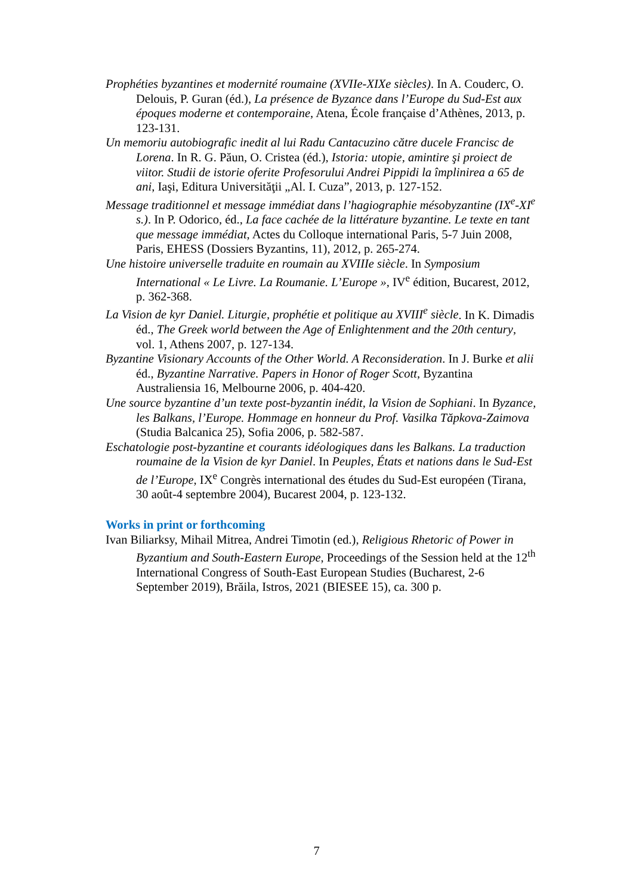Prophéties byzantines et modernité roumaine (XVIIe-XIXe siècles). In A. Couderc, O. Delouis, P. Guran (éd.), La présence de Byzance dans l’Europe du Sud-Est aux époques moderne et contemporaine, Atena, École française d’Athènes, 2013, p. 123-131.
Un memoriu autobiografic inedit al lui Radu Cantacuzino către ducele Francisc de Lorena. In R. G. Păun, O. Cristea (éd.), Istoria: utopie, amintire şi proiect de viitor. Studii de istorie oferite Profesorului Andrei Pippidi la împlinirea a 65 de ani, Iaşi, Editura Universităţii „Al. I. Cuza”, 2013, p. 127-152.
Message traditionnel et message immédiat dans l’hagiographie mésobyzantine (IX<sup>e</sup>-XI<sup>e</sup> s.). In P. Odorico, éd., La face cachée de la littérature byzantine. Le texte en tant que message immédiat, Actes du Colloque international Paris, 5-7 Juin 2008, Paris, EHESS (Dossiers Byzantins, 11), 2012, p. 265-274.
Une histoire universelle traduite en roumain au XVIIIe siècle. In Symposium International « Le Livre. La Roumanie. L’Europe », IV<sup>e</sup> édition, Bucarest, 2012, p. 362-368.
La Vision de kyr Daniel. Liturgie, prophétie et politique au XVIII<sup>e</sup> siècle. In K. Dimadis éd., The Greek world between the Age of Enlightenment and the 20th century, vol. 1, Athens 2007, p. 127-134.
Byzantine Visionary Accounts of the Other World. A Reconsideration. In J. Burke et alii éd., Byzantine Narrative. Papers in Honor of Roger Scott, Byzantina Australiensia 16, Melbourne 2006, p. 404-420.
Une source byzantine d’un texte post-byzantin inédit, la Vision de Sophiani. In Byzance, les Balkans, l’Europe. Hommage en honneur du Prof. Vasilka Tăpkova-Zaimova (Studia Balcanica 25), Sofia 2006, p. 582-587.
Eschatologie post-byzantine et courants idéologiques dans les Balkans. La traduction roumaine de la Vision de kyr Daniel. In Peuples, États et nations dans le Sud-Est de l’Europe, IX<sup>e</sup> Congrès international des études du Sud-Est européen (Tirana, 30 août-4 septembre 2004), Bucarest 2004, p. 123-132.
Works in print or forthcoming
Ivan Biliarksy, Mihail Mitrea, Andrei Timotin (ed.), Religious Rhetoric of Power in Byzantium and South-Eastern Europe, Proceedings of the Session held at the 12<sup>th</sup> International Congress of South-East European Studies (Bucharest, 2-6 September 2019), Brăila, Istros, 2021 (BIESEE 15), ca. 300 p.
7